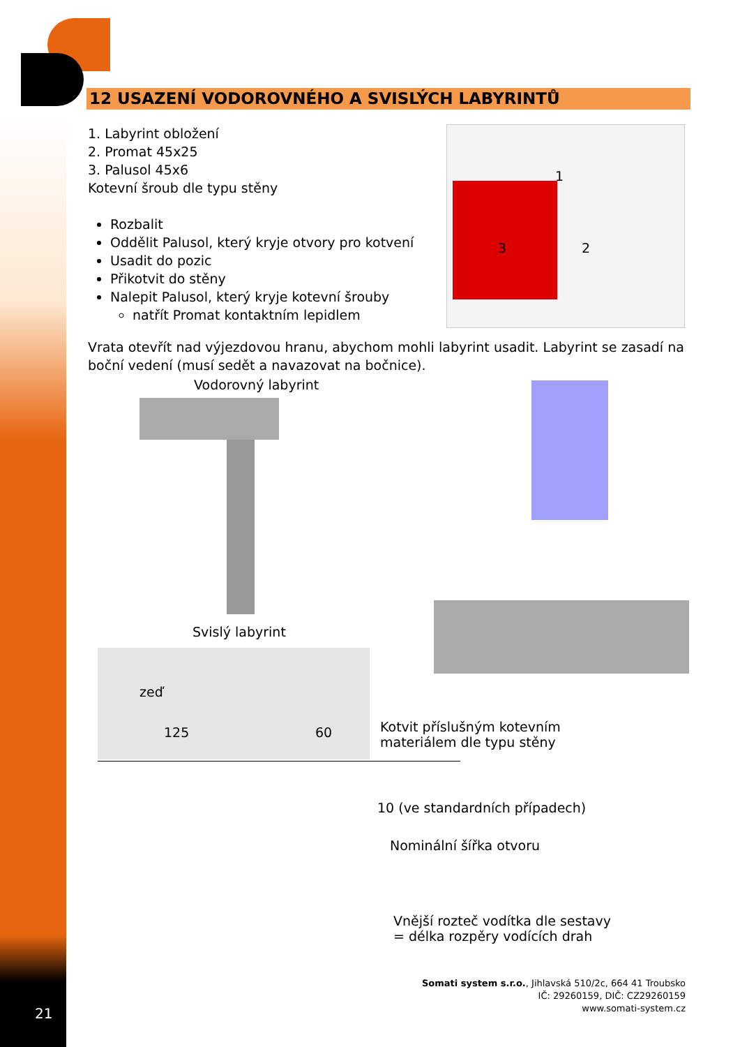12 USAZENÍ VODOROVNÉHO A SVISLÝCH LABYRINTŮ
1. Labyrint obložení
2. Promat 45x25
3. Palusol 45x6
Kotevní šroub dle typu stěny
Rozbalit
Oddělit Palusol, který kryje otvory pro kotvení
Usadit do pozic
Přikotvit do stěny
Nalepit Palusol, který kryje kotevní šrouby
natřít Promat kontaktním lepidlem
Vrata otevřít nad výjezdovou hranu, abychom mohli labyrint usadit. Labyrint se zasadí na boční vedení (musí sedět a navazovat na bočnice).
1
3 2
Vodorovný labyrint
Svislý labyrint
zeď
125 60 Kotvit příslušným kotevním
materiálem dle typu stěny
10 (ve standardních případech)
Nominální šířka otvoru
Vnější rozteč vodítka dle sestavy
= délka rozpěry vodících drah
21
Somati system s.r.o., Jihlavská 510/2c, 664 41 Troubsko
IČ: 29260159, DIČ: CZ29260159
www.somati-system.cz